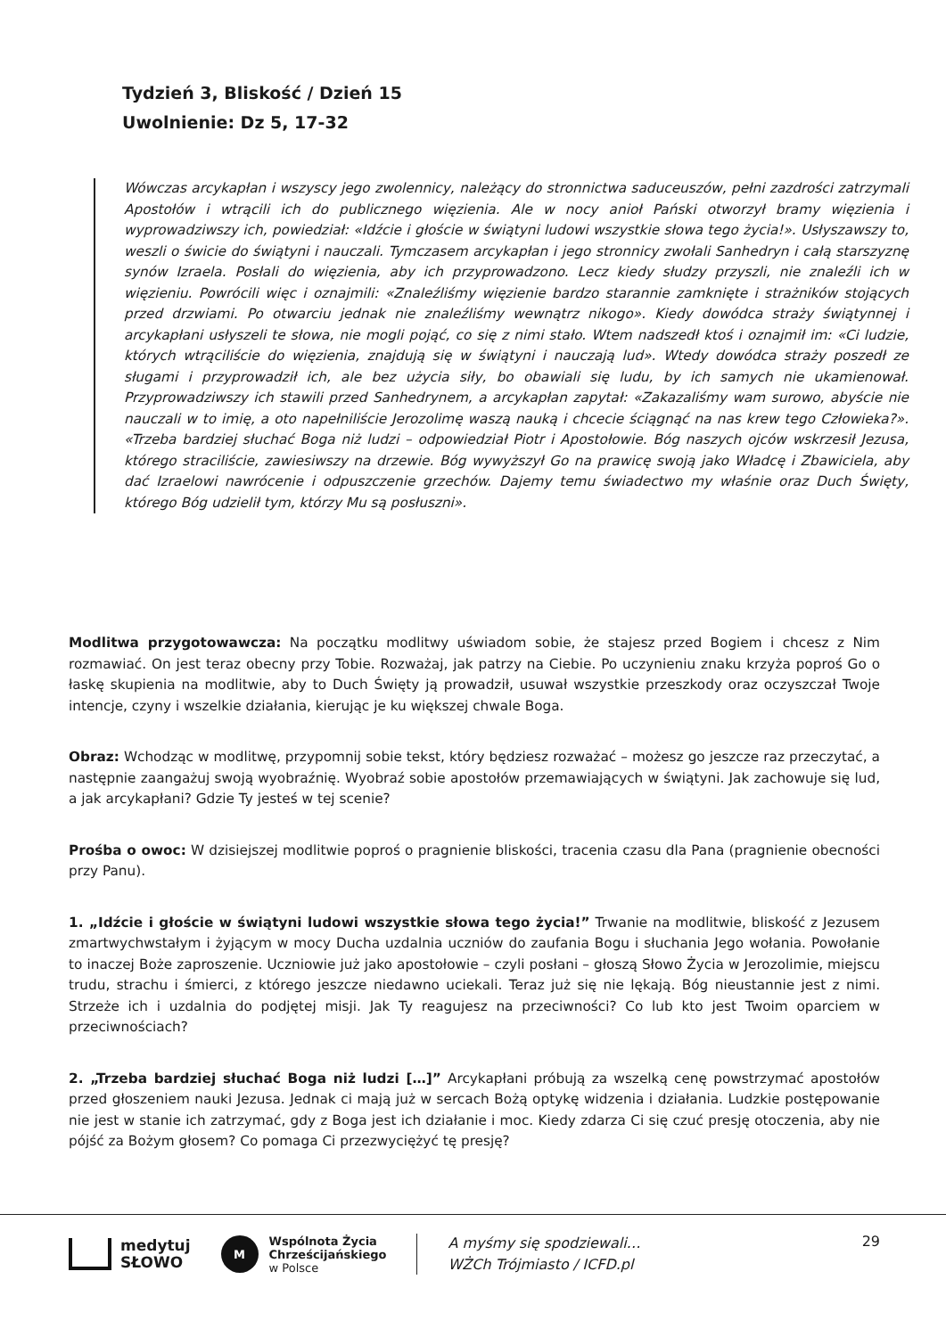Tydzień 3, Bliskość / Dzień 15
Uwolnienie: Dz 5, 17-32
Wówczas arcykapłan i wszyscy jego zwolennicy, należący do stronnictwa saduceuszów, pełni zazdrości zatrzymali Apostołów i wtrącili ich do publicznego więzienia. Ale w nocy anioł Pański otworzył bramy więzienia i wyprowadziwszy ich, powiedział: «Idźcie i głoście w świątyni ludowi wszystkie słowa tego życia!». Usłyszawszy to, weszli o świcie do świątyni i nauczali. Tymczasem arcykapłan i jego stronnicy zwołali Sanhedryn i całą starszyznę synów Izraela. Posłali do więzienia, aby ich przyprowadzono. Lecz kiedy słudzy przyszli, nie znaleźli ich w więzieniu. Powrócili więc i oznajmili: «Znaleźliśmy więzienie bardzo starannie zamknięte i strażników stojących przed drzwiami. Po otwarciu jednak nie znaleźliśmy wewnątrz nikogo». Kiedy dowódca straży świątynnej i arcykapłani usłyszeli te słowa, nie mogli pojąć, co się z nimi stało. Wtem nadszedł ktoś i oznajmił im: «Ci ludzie, których wtrąciliście do więzienia, znajdują się w świątyni i nauczają lud». Wtedy dowódca straży poszedł ze sługami i przyprowadził ich, ale bez użycia siły, bo obawiali się ludu, by ich samych nie ukamienował. Przyprowadziwszy ich stawili przed Sanhedrynem, a arcykapłan zapytał: «Zakazaliśmy wam surowo, abyście nie nauczali w to imię, a oto napełniliście Jerozolimę waszą nauką i chcecie ściągnąć na nas krew tego Człowieka?». «Trzeba bardziej słuchać Boga niż ludzi – odpowiedział Piotr i Apostołowie. Bóg naszych ojców wskrzesił Jezusa, którego straciliście, zawiesiwszy na drzewie. Bóg wywyższył Go na prawicę swoją jako Władcę i Zbawiciela, aby dać Izraelowi nawrócenie i odpuszczenie grzechów. Dajemy temu świadectwo my właśnie oraz Duch Święty, którego Bóg udzielił tym, którzy Mu są posłuszni».
Modlitwa przygotowawcza: Na początku modlitwy uświadom sobie, że stajesz przed Bogiem i chcesz z Nim rozmawiać. On jest teraz obecny przy Tobie. Rozważaj, jak patrzy na Ciebie. Po uczynieniu znaku krzyża poproś Go o łaskę skupienia na modlitwie, aby to Duch Święty ją prowadził, usuwał wszystkie przeszkody oraz oczyszczał Twoje intencje, czyny i wszelkie działania, kierując je ku większej chwale Boga.
Obraz: Wchodząc w modlitwę, przypomnij sobie tekst, który będziesz rozważać – możesz go jeszcze raz przeczytać, a następnie zaangażuj swoją wyobraźnię. Wyobraź sobie apostołów przemawiających w świątyni. Jak zachowuje się lud, a jak arcykapłani? Gdzie Ty jesteś w tej scenie?
Prośba o owoc: W dzisiejszej modlitwie poproś o pragnienie bliskości, tracenia czasu dla Pana (pragnienie obecności przy Panu).
1. „Idźcie i głoście w świątyni ludowi wszystkie słowa tego życia!” Trwanie na modlitwie, bliskość z Jezusem zmartwychwstałym i żyjącym w mocy Ducha uzdalnia uczniów do zaufania Bogu i słuchania Jego wołania. Powołanie to inaczej Boże zaproszenie. Uczniowie już jako apostołowie – czyli posłani – głoszą Słowo Życia w Jerozolimie, miejscu trudu, strachu i śmierci, z którego jeszcze niedawno uciekali. Teraz już się nie lękają. Bóg nieustannie jest z nimi. Strzeże ich i uzdalnia do podjętej misji. Jak Ty reagujesz na przeciwności? Co lub kto jest Twoim oparciem w przeciwnościach?
2. „Trzeba bardziej słuchać Boga niż ludzi […]” Arcykapłani próbują za wszelką cenę powstrzymać apostołów przed głoszeniem nauki Jezusa. Jednak ci mają już w sercach Bożą optykę widzenia i działania. Ludzkie postępowanie nie jest w stanie ich zatrzymać, gdy z Boga jest ich działanie i moc. Kiedy zdarza Ci się czuć presję otoczenia, aby nie pójść za Bożym głosem? Co pomaga Ci przezwyciężyć tę presję?
medytuj
SŁOWO
M
Wspólnota Życia
Chrześcijańskiego
w Polsce
A myśmy się spodziewali…
WŻCh Trójmiasto / ICFD.pl
29